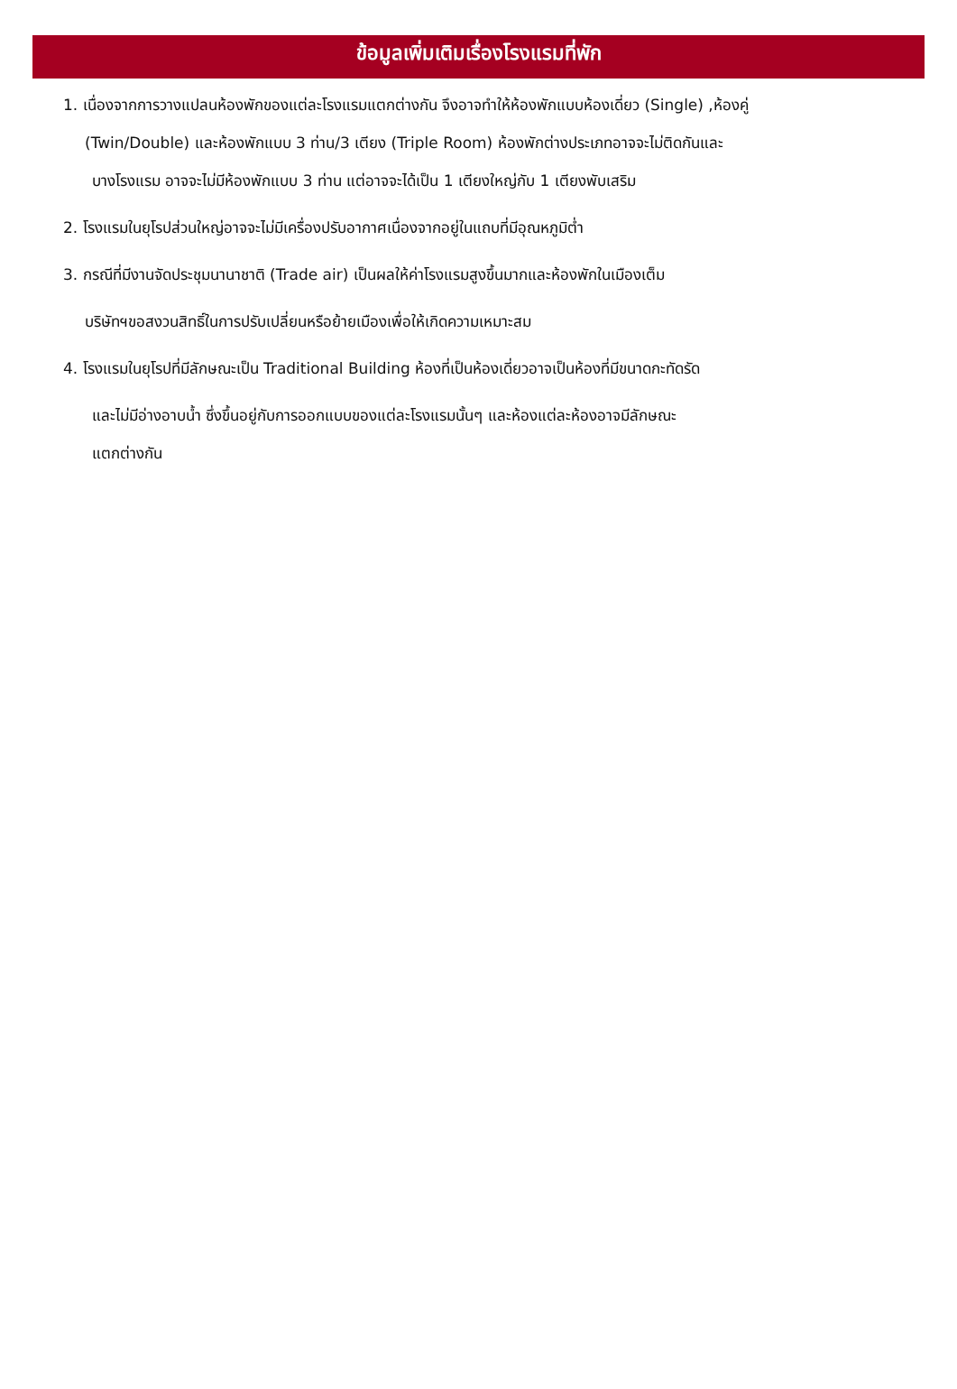ข้อมูลเพิ่มเติมเรื่องโรงแรมที่พัก
1. เนื่องจากการวางแปลนห้องพักของแต่ละโรงแรมแตกต่างกัน จึงอาจทำให้ห้องพักแบบห้องเดี่ยว (Single) ,ห้องคู่
(Twin/Double) และห้องพักแบบ 3 ท่าน/3 เตียง (Triple Room) ห้องพักต่างประเภทอาจจะไม่ติดกันและ
บางโรงแรม อาจจะไม่มีห้องพักแบบ 3 ท่าน แต่อาจจะได้เป็น 1 เตียงใหญ่กับ 1 เตียงพับเสริม
2. โรงแรมในยุโรปส่วนใหญ่อาจจะไม่มีเครื่องปรับอากาศเนื่องจากอยู่ในแถบที่มีอุณหภูมิต่ำ
3. กรณีที่มีงานจัดประชุมนานาชาติ (Trade air) เป็นผลให้ค่าโรงแรมสูงขึ้นมากและห้องพักในเมืองเต็ม
บริษัทฯขอสงวนสิทธิ์ในการปรับเปลี่ยนหรือย้ายเมืองเพื่อให้เกิดความเหมาะสม
4. โรงแรมในยุโรปที่มีลักษณะเป็น Traditional Building ห้องที่เป็นห้องเดี่ยวอาจเป็นห้องที่มีขนาดกะทัดรัด
และไม่มีอ่างอาบน้ำ ซึ่งขึ้นอยู่กับการออกแบบของแต่ละโรงแรมนั้นๆ และห้องแต่ละห้องอาจมีลักษณะ
แตกต่างกัน